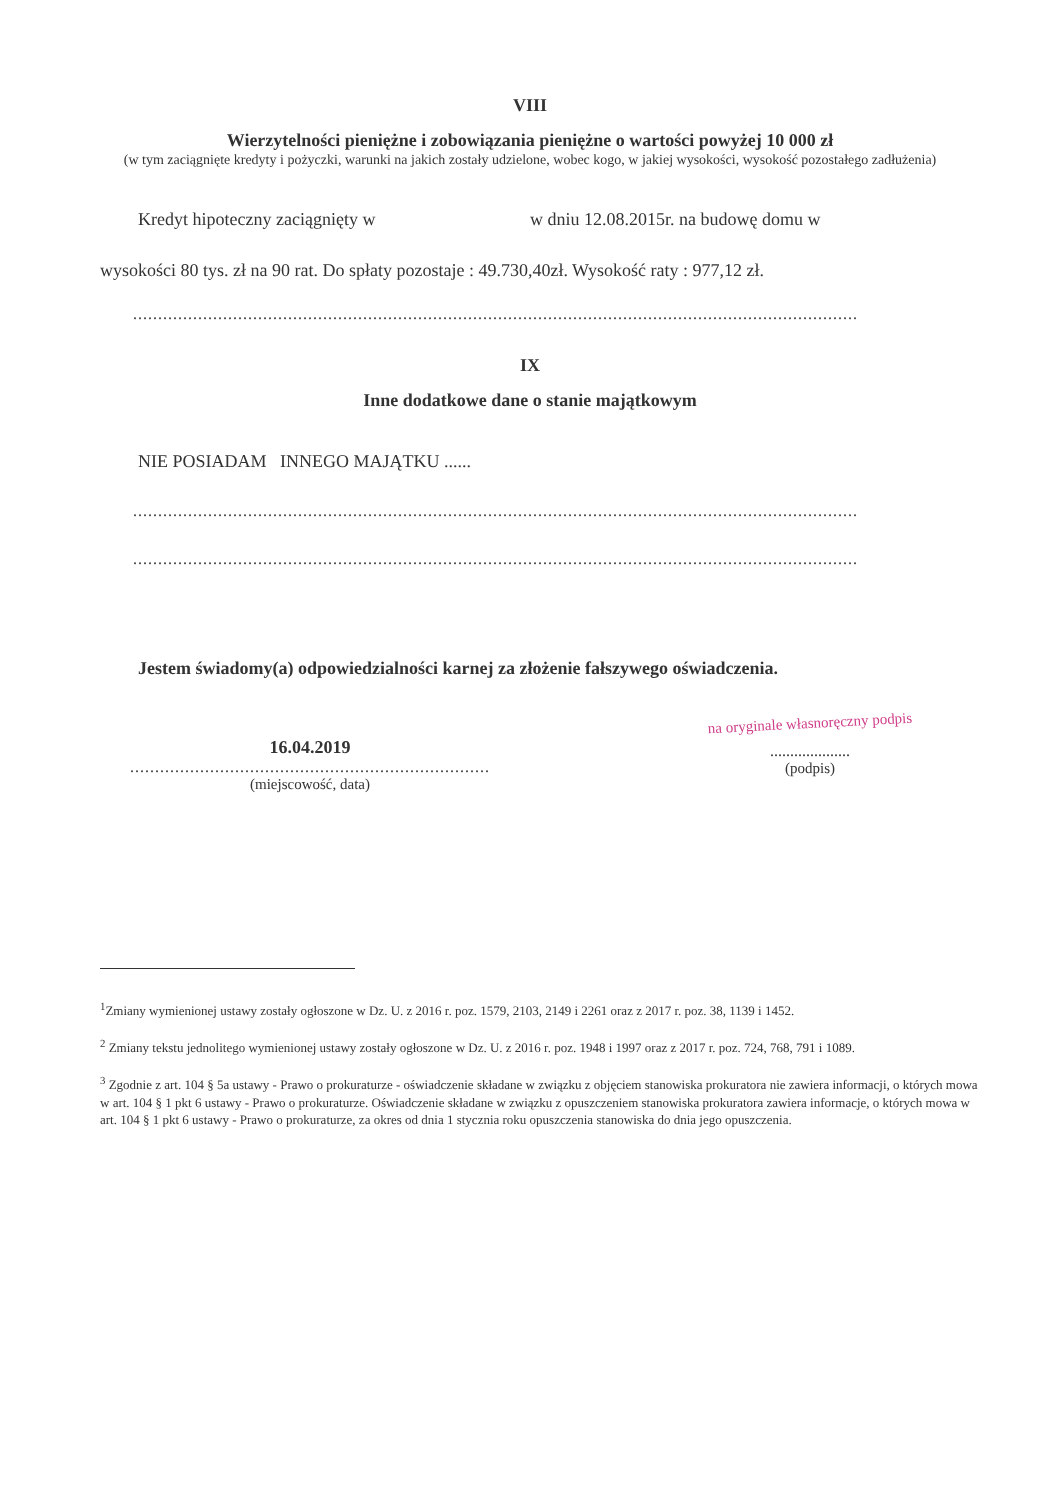VIII
Wierzytelności pieniężne i zobowiązania pieniężne o wartości powyżej 10 000 zł
(w tym zaciągnięte kredyty i pożyczki, warunki na jakich zostały udzielone, wobec kogo, w jakiej wysokości, wysokość pozostałego zadłużenia)
Kredyt hipoteczny zaciągnięty w w dniu 12.08.2015r. na budowę domu w
wysokości 80 tys. zł na 90 rat. Do spłaty pozostaje : 49.730,40zł. Wysokość raty : 977,12 zł.
.................................................................................................................................................
IX
Inne dodatkowe dane o stanie majątkowym
NIE POSIADAM INNEGO MAJĄTKU ......
.................................................................................................................................................
.................................................................................................................................................
Jestem świadomy(a) odpowiedzialności karnej za złożenie fałszywego oświadczenia.
16.04.2019
.................................................................................
(miejscowość, data)
na oryginale własnoręczny podpis
....................
(podpis)
<sup>1</sup> Zmiany wymienionej ustawy zostały ogłoszone w Dz. U. z 2016 r. poz. 1579, 2103, 2149 i 2261 oraz z 2017 r. poz. 38, 1139 i 1452.
<sup>2</sup> Zmiany tekstu jednolitego wymienionej ustawy zostały ogłoszone w Dz. U. z 2016 r. poz. 1948 i 1997 oraz z 2017 r. poz. 724, 768, 791 i 1089.
<sup>3</sup> Zgodnie z art. 104 § 5a ustawy - Prawo o prokuraturze - oświadczenie składane w związku z objęciem stanowiska prokuratora nie zawiera informacji, o których mowa w art. 104 § 1 pkt 6 ustawy - Prawo o prokuraturze. Oświadczenie składane w związku z opuszczeniem stanowiska prokuratora zawiera informacje, o których mowa w art. 104 § 1 pkt 6 ustawy - Prawo o prokuraturze, za okres od dnia 1 stycznia roku opuszczenia stanowiska do dnia jego opuszczenia.